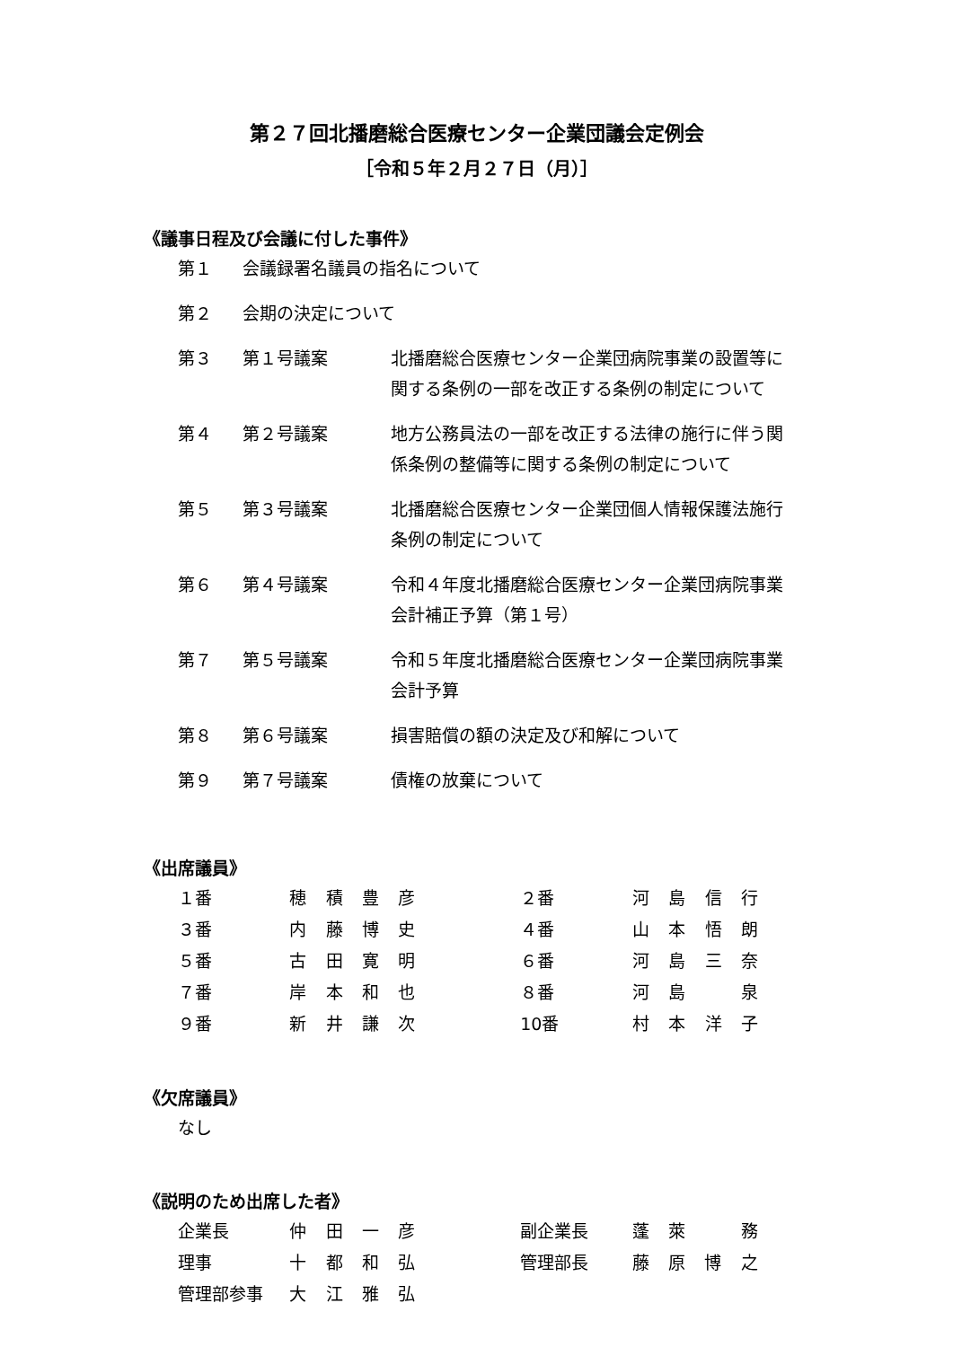第２７回北播磨総合医療センター企業団議会定例会
［令和５年２月２７日（月）］
《議事日程及び会議に付した事件》
| 第１ | 会議録署名議員の指名について | |
| 第２ | 会期の決定について | |
| 第３ | 第１号議案 | 北播磨総合医療センター企業団病院事業の設置等に 関する条例の一部を改正する条例の制定について |
| 第４ | 第２号議案 | 地方公務員法の一部を改正する法律の施行に伴う関 係条例の整備等に関する条例の制定について |
| 第５ | 第３号議案 | 北播磨総合医療センター企業団個人情報保護法施行 条例の制定について |
| 第６ | 第４号議案 | 令和４年度北播磨総合医療センター企業団病院事業 会計補正予算（第１号） |
| 第７ | 第５号議案 | 令和５年度北播磨総合医療センター企業団病院事業 会計予算 |
| 第８ | 第６号議案 | 損害賠償の額の決定及び和解について |
| 第９ | 第７号議案 | 債権の放棄について |
《出席議員》
| １番 | 穂 積 豊 彦 | ２番 | 河 島 信 行 |
| ３番 | 内 藤 博 史 | ４番 | 山 本 悟 朗 |
| ５番 | 古 田 寛 明 | ６番 | 河 島 三 奈 |
| ７番 | 岸 本 和 也 | ８番 | 河 島 泉 |
| ９番 | 新 井 謙 次 | 10番 | 村 本 洋 子 |
《欠席議員》
| なし |
《説明のため出席した者》
| 企業長 | 仲 田 一 彦 | 副企業長 | 蓬 萊 務 |
| 理事 | 十 都 和 弘 | 管理部長 | 藤 原 博 之 |
| 管理部参事 | 大 江 雅 弘 | | |